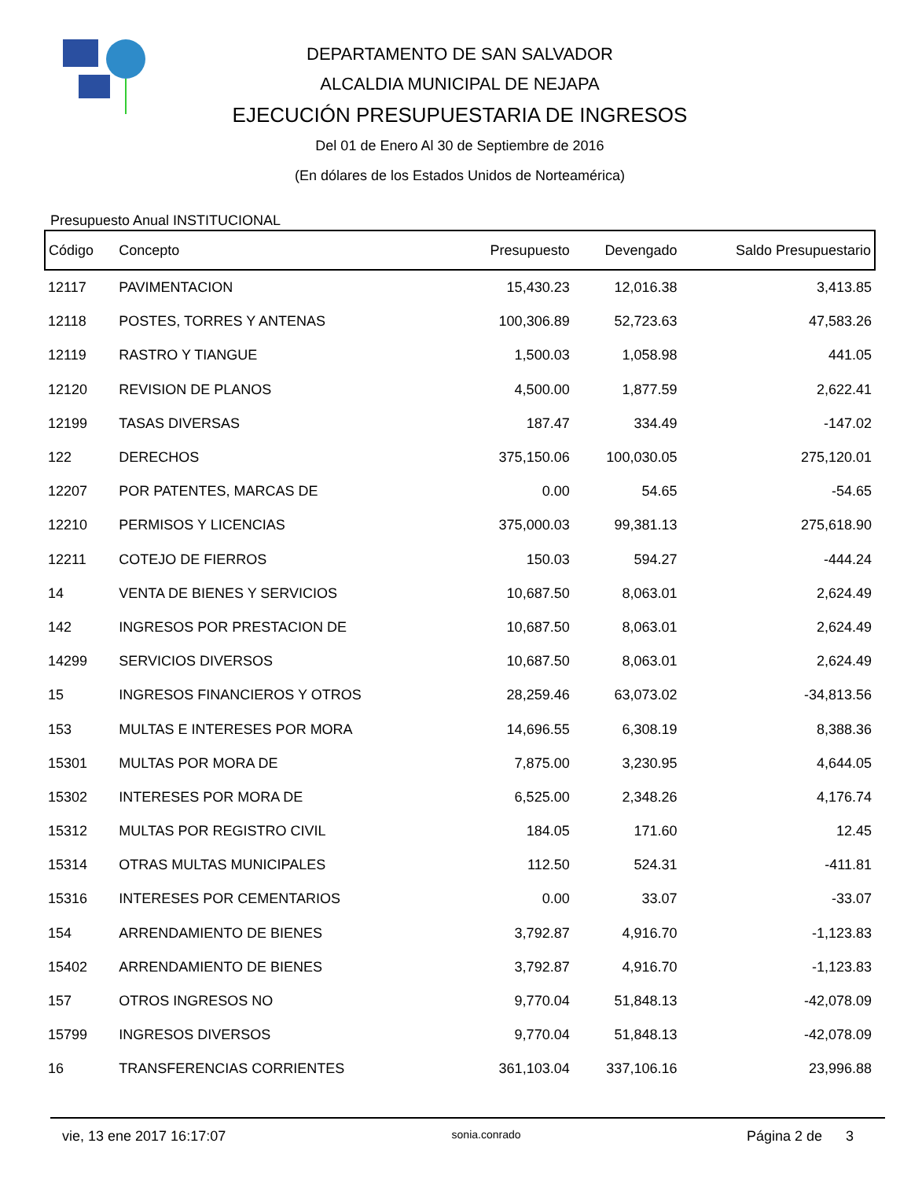DEPARTAMENTO DE SAN SALVADOR
ALCALDIA MUNICIPAL DE NEJAPA
EJECUCIÓN PRESUPUESTARIA DE INGRESOS
Del 01 de Enero Al 30 de Septiembre de 2016
(En dólares de los Estados Unidos de Norteamérica)
Presupuesto Anual INSTITUCIONAL
| Código | Concepto | Presupuesto | Devengado | Saldo Presupuestario |
| --- | --- | --- | --- | --- |
| 12117 | PAVIMENTACION | 15,430.23 | 12,016.38 | 3,413.85 |
| 12118 | POSTES, TORRES Y ANTENAS | 100,306.89 | 52,723.63 | 47,583.26 |
| 12119 | RASTRO Y TIANGUE | 1,500.03 | 1,058.98 | 441.05 |
| 12120 | REVISION DE PLANOS | 4,500.00 | 1,877.59 | 2,622.41 |
| 12199 | TASAS DIVERSAS | 187.47 | 334.49 | -147.02 |
| 122 | DERECHOS | 375,150.06 | 100,030.05 | 275,120.01 |
| 12207 | POR PATENTES, MARCAS DE | 0.00 | 54.65 | -54.65 |
| 12210 | PERMISOS Y LICENCIAS | 375,000.03 | 99,381.13 | 275,618.90 |
| 12211 | COTEJO DE FIERROS | 150.03 | 594.27 | -444.24 |
| 14 | VENTA DE BIENES Y SERVICIOS | 10,687.50 | 8,063.01 | 2,624.49 |
| 142 | INGRESOS POR PRESTACION DE | 10,687.50 | 8,063.01 | 2,624.49 |
| 14299 | SERVICIOS DIVERSOS | 10,687.50 | 8,063.01 | 2,624.49 |
| 15 | INGRESOS FINANCIEROS Y OTROS | 28,259.46 | 63,073.02 | -34,813.56 |
| 153 | MULTAS E INTERESES POR MORA | 14,696.55 | 6,308.19 | 8,388.36 |
| 15301 | MULTAS POR MORA DE | 7,875.00 | 3,230.95 | 4,644.05 |
| 15302 | INTERESES POR MORA DE | 6,525.00 | 2,348.26 | 4,176.74 |
| 15312 | MULTAS POR REGISTRO CIVIL | 184.05 | 171.60 | 12.45 |
| 15314 | OTRAS MULTAS MUNICIPALES | 112.50 | 524.31 | -411.81 |
| 15316 | INTERESES POR CEMENTARIOS | 0.00 | 33.07 | -33.07 |
| 154 | ARRENDAMIENTO DE BIENES | 3,792.87 | 4,916.70 | -1,123.83 |
| 15402 | ARRENDAMIENTO DE BIENES | 3,792.87 | 4,916.70 | -1,123.83 |
| 157 | OTROS INGRESOS NO | 9,770.04 | 51,848.13 | -42,078.09 |
| 15799 | INGRESOS DIVERSOS | 9,770.04 | 51,848.13 | -42,078.09 |
| 16 | TRANSFERENCIAS CORRIENTES | 361,103.04 | 337,106.16 | 23,996.88 |
vie, 13 ene 2017 16:17:07 sonia.conrado Página 2 de 3